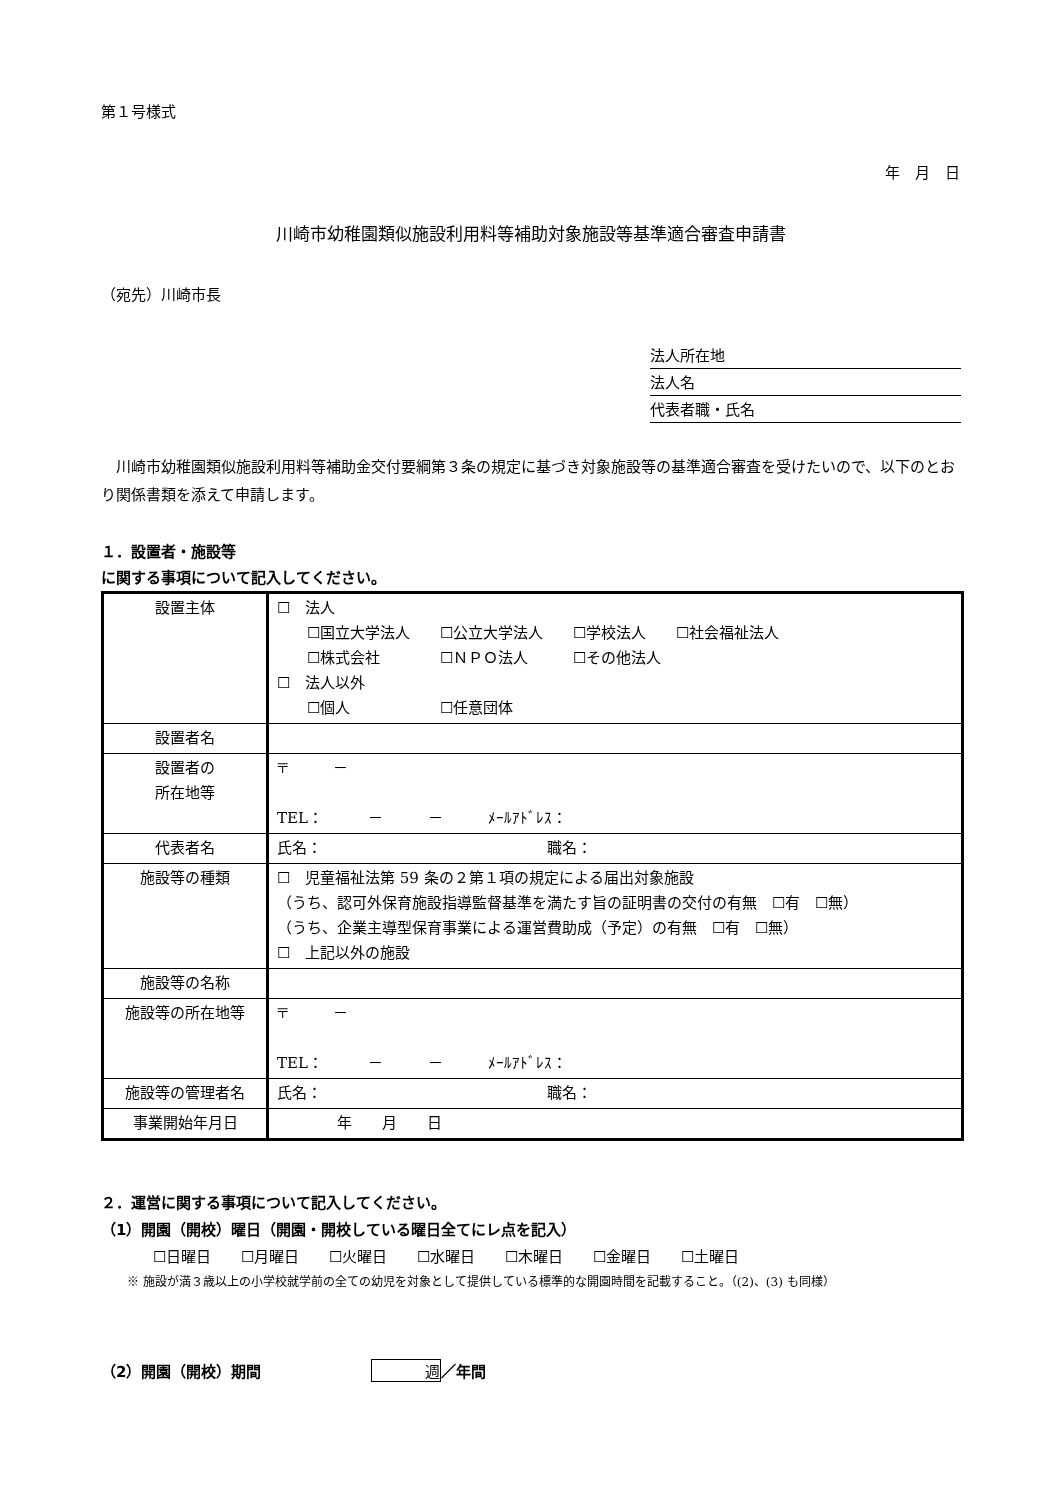第１号様式
年　月　日
川崎市幼稚園類似施設利用料等補助対象施設等基準適合審査申請書
（宛先）川崎市長
法人所在地
法人名
代表者職・氏名
　川崎市幼稚園類似施設利用料等補助金交付要綱第３条の規定に基づき対象施設等の基準適合審査を受けたいので、以下のとおり関係書類を添えて申請します。
１．設置者・施設等
に関する事項について記入してください。
| 設置主体 | ☐ 法人 ☐国立大学法人 ☐公立大学法人 ☐学校法人 ☐社会福祉法人 ☐株式会社 ☐ＮＰＯ法人 ☐その他法人 ☐ 法人以外 ☐個人 ☐任意団体 |
| 設置者名 | |
| 設置者の 所在地等 | 〒 － TEL： － － ﾒｰﾙｱﾄﾞﾚｽ： |
| 代表者名 | 氏名： 職名： |
| 施設等の種類 | ☐ 児童福祉法第 59 条の２第１項の規定による届出対象施設 （うち、認可外保育施設指導監督基準を満たす旨の証明書の交付の有無 ☐有 ☐無） （うち、企業主導型保育事業による運営費助成（予定）の有無 ☐有 ☐無） ☐ 上記以外の施設 |
| 施設等の名称 | |
| 施設等の所在地等 | 〒 － TEL： － － ﾒｰﾙｱﾄﾞﾚｽ： |
| 施設等の管理者名 | 氏名： 職名： |
| 事業開始年月日 | 年 月 日 |
２．運営に関する事項について記入してください。
（1）開園（開校）曜日（開園・開校している曜日全てにレ点を記入）
☐日曜日　　☐月曜日　　☐火曜日　　☐水曜日　　☐木曜日　　☐金曜日　　☐土曜日
※ 施設が満３歳以上の小学校就学前の全ての幼児を対象として提供している標準的な開園時間を記載すること。（(2)、(3) も同様）
（2）開園（開校）期間 週 ／年間